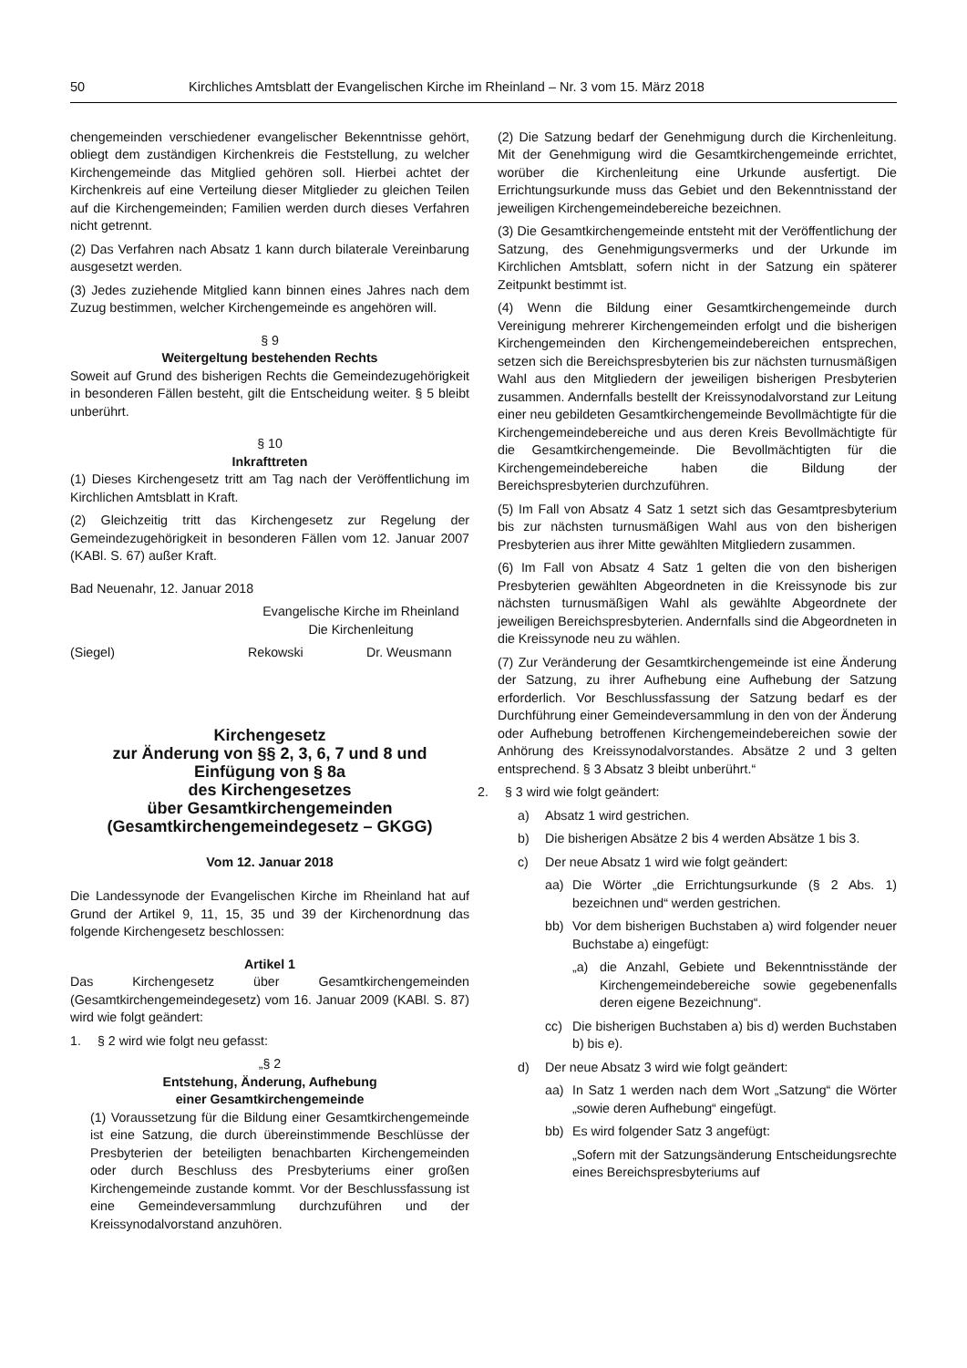50 Kirchliches Amtsblatt der Evangelischen Kirche im Rheinland – Nr. 3 vom 15. März 2018
chengemeinden verschiedener evangelischer Bekenntnisse gehört, obliegt dem zuständigen Kirchenkreis die Feststellung, zu welcher Kirchengemeinde das Mitglied gehören soll. Hierbei achtet der Kirchenkreis auf eine Verteilung dieser Mitglieder zu gleichen Teilen auf die Kirchengemeinden; Familien werden durch dieses Verfahren nicht getrennt.
(2) Das Verfahren nach Absatz 1 kann durch bilaterale Vereinbarung ausgesetzt werden.
(3) Jedes zuziehende Mitglied kann binnen eines Jahres nach dem Zuzug bestimmen, welcher Kirchengemeinde es angehören will.
§ 9
Weitergeltung bestehenden Rechts
Soweit auf Grund des bisherigen Rechts die Gemeindezugehörigkeit in besonderen Fällen besteht, gilt die Entscheidung weiter. § 5 bleibt unberührt.
§ 10
Inkrafttreten
(1) Dieses Kirchengesetz tritt am Tag nach der Veröffentlichung im Kirchlichen Amtsblatt in Kraft.
(2) Gleichzeitig tritt das Kirchengesetz zur Regelung der Gemeindezugehörigkeit in besonderen Fällen vom 12. Januar 2007 (KABl. S. 67) außer Kraft.
Bad Neuenahr, 12. Januar 2018
Evangelische Kirche im Rheinland
Die Kirchenleitung
(Siegel) Rekowski Dr. Weusmann
Kirchengesetz
zur Änderung von §§ 2, 3, 6, 7 und 8 und
Einfügung von § 8a
des Kirchengesetzes
über Gesamtkirchengemeinden
(Gesamtkirchengemeindegesetz – GKGG)
Vom 12. Januar 2018
Die Landessynode der Evangelischen Kirche im Rheinland hat auf Grund der Artikel 9, 11, 15, 35 und 39 der Kirchenordnung das folgende Kirchengesetz beschlossen:
Artikel 1
Das Kirchengesetz über Gesamtkirchengemeinden (Gesamtkirchengemeindegesetz) vom 16. Januar 2009 (KABl. S. 87) wird wie folgt geändert:
1. § 2 wird wie folgt neu gefasst:
„§ 2
Entstehung, Änderung, Aufhebung
einer Gesamtkirchengemeinde
(1) Voraussetzung für die Bildung einer Gesamtkirchengemeinde ist eine Satzung, die durch übereinstimmende Beschlüsse der Presbyterien der beteiligten benachbarten Kirchengemeinden oder durch Beschluss des Presbyteriums einer großen Kirchengemeinde zustande kommt. Vor der Beschlussfassung ist eine Gemeindeversammlung durchzuführen und der Kreissynodalvorstand anzuhören.
(2) Die Satzung bedarf der Genehmigung durch die Kirchenleitung. Mit der Genehmigung wird die Gesamtkirchengemeinde errichtet, worüber die Kirchenleitung eine Urkunde ausfertigt. Die Errichtungsurkunde muss das Gebiet und den Bekenntnisstand der jeweiligen Kirchengemeindebereiche bezeichnen.
(3) Die Gesamtkirchengemeinde entsteht mit der Veröffentlichung der Satzung, des Genehmigungsvermerks und der Urkunde im Kirchlichen Amtsblatt, sofern nicht in der Satzung ein späterer Zeitpunkt bestimmt ist.
(4) Wenn die Bildung einer Gesamtkirchengemeinde durch Vereinigung mehrerer Kirchengemeinden erfolgt und die bisherigen Kirchengemeinden den Kirchengemeindebereichen entsprechen, setzen sich die Bereichspresbyterien bis zur nächsten turnusmäßigen Wahl aus den Mitgliedern der jeweiligen bisherigen Presbyterien zusammen. Andernfalls bestellt der Kreissynodalvorstand zur Leitung einer neu gebildeten Gesamtkirchengemeinde Bevollmächtigte für die Kirchengemeindebereiche und aus deren Kreis Bevollmächtigte für die Gesamtkirchengemeinde. Die Bevollmächtigten für die Kirchengemeindebereiche haben die Bildung der Bereichspresbyterien durchzuführen.
(5) Im Fall von Absatz 4 Satz 1 setzt sich das Gesamtpresbyterium bis zur nächsten turnusmäßigen Wahl aus von den bisherigen Presbyterien aus ihrer Mitte gewählten Mitgliedern zusammen.
(6) Im Fall von Absatz 4 Satz 1 gelten die von den bisherigen Presbyterien gewählten Abgeordneten in die Kreissynode bis zur nächsten turnusmäßigen Wahl als gewählte Abgeordnete der jeweiligen Bereichspresbyterien. Andernfalls sind die Abgeordneten in die Kreissynode neu zu wählen.
(7) Zur Veränderung der Gesamtkirchengemeinde ist eine Änderung der Satzung, zu ihrer Aufhebung eine Aufhebung der Satzung erforderlich. Vor Beschlussfassung der Satzung bedarf es der Durchführung einer Gemeindeversammlung in den von der Änderung oder Aufhebung betroffenen Kirchengemeindebereichen sowie der Anhörung des Kreissynodalvorstandes. Absätze 2 und 3 gelten entsprechend. § 3 Absatz 3 bleibt unberührt.“
2. § 3 wird wie folgt geändert:
a) Absatz 1 wird gestrichen.
b) Die bisherigen Absätze 2 bis 4 werden Absätze 1 bis 3.
c) Der neue Absatz 1 wird wie folgt geändert:
aa) Die Wörter „die Errichtungsurkunde (§ 2 Abs. 1) bezeichnen und“ werden gestrichen.
bb) Vor dem bisherigen Buchstaben a) wird folgender neuer Buchstabe a) eingefügt:
„a) die Anzahl, Gebiete und Bekenntnisstände der Kirchengemeindebereiche sowie gegebenenfalls deren eigene Bezeichnung“.
cc) Die bisherigen Buchstaben a) bis d) werden Buchstaben b) bis e).
d) Der neue Absatz 3 wird wie folgt geändert:
aa) In Satz 1 werden nach dem Wort „Satzung“ die Wörter „sowie deren Aufhebung“ eingefügt.
bb) Es wird folgender Satz 3 angefügt:
„Sofern mit der Satzungsänderung Entscheidungsrechte eines Bereichspresbyteriums auf